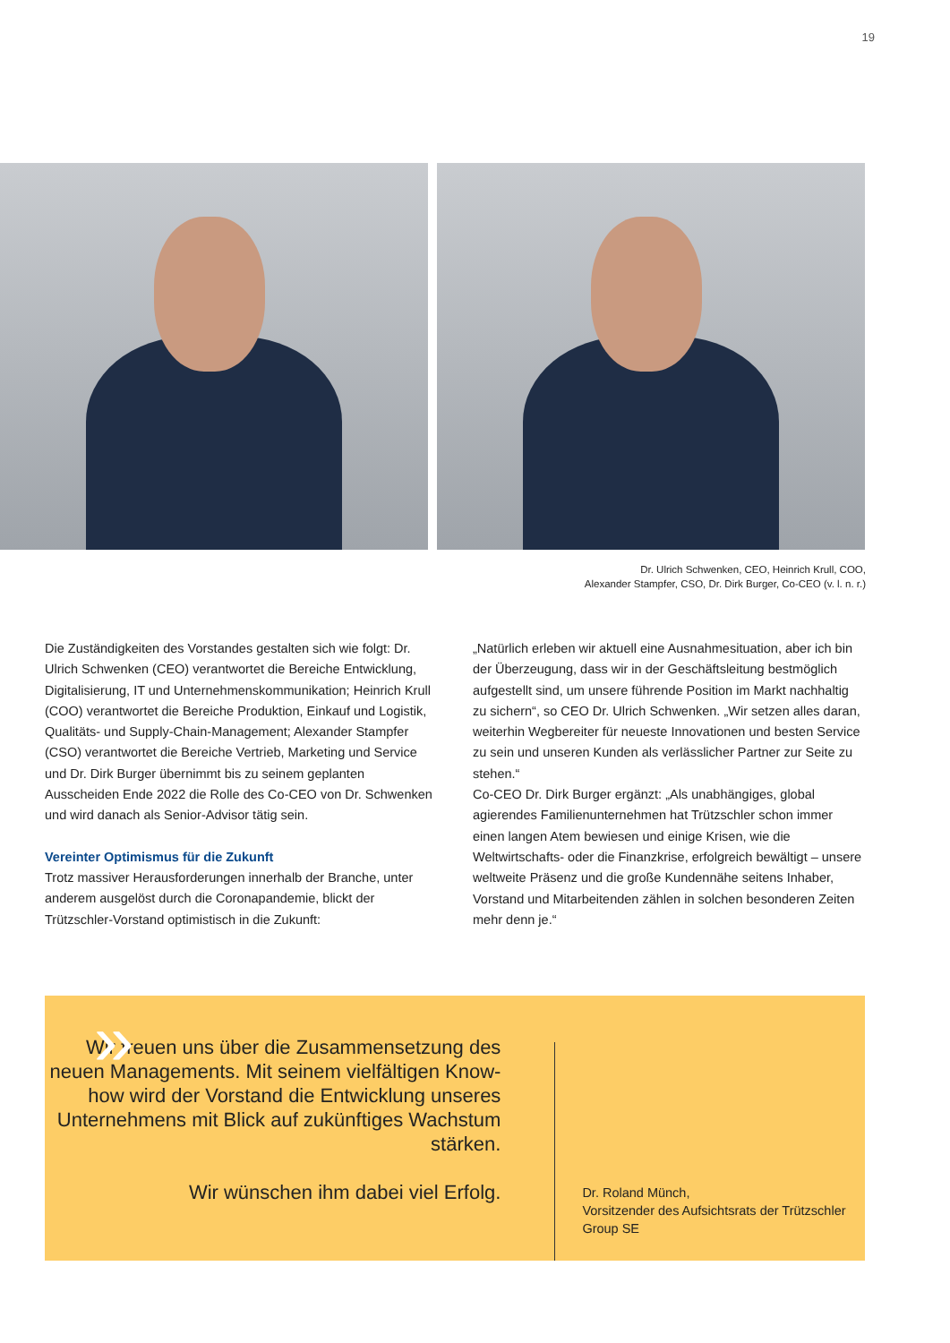19
Dr. Ulrich Schwenken, CEO, Heinrich Krull, COO,
Alexander Stampfer, CSO, Dr. Dirk Burger, Co-CEO (v. l. n. r.)
Die Zuständigkeiten des Vorstandes gestalten sich wie folgt: Dr. Ulrich Schwenken (CEO) verantwortet die Bereiche Entwicklung, Digitalisierung, IT und Unternehmenskommunikation; Heinrich Krull (COO) verantwortet die Bereiche Produktion, Einkauf und Logistik, Qualitäts- und Supply-Chain-Management; Alexander Stampfer (CSO) verantwortet die Bereiche Vertrieb, Marketing und Service und Dr. Dirk Burger übernimmt bis zu seinem geplanten Ausscheiden Ende 2022 die Rolle des Co-CEO von Dr. Schwenken und wird danach als Senior-Advisor tätig sein.
Vereinter Optimismus für die Zukunft
Trotz massiver Herausforderungen innerhalb der Branche, unter anderem ausgelöst durch die Coronapandemie, blickt der Trützschler-Vorstand optimistisch in die Zukunft:
„Natürlich erleben wir aktuell eine Ausnahmesituation, aber ich bin der Überzeugung, dass wir in der Geschäftsleitung bestmöglich aufgestellt sind, um unsere führende Position im Markt nachhaltig zu sichern“, so CEO Dr. Ulrich Schwenken. „Wir setzen alles daran, weiterhin Wegbereiter für neueste Innovationen und besten Service zu sein und unseren Kunden als verlässlicher Partner zur Seite zu stehen.“
Co-CEO Dr. Dirk Burger ergänzt: „Als unabhängiges, global agierendes Familienunternehmen hat Trützschler schon immer einen langen Atem bewiesen und einige Krisen, wie die Weltwirtschafts- oder die Finanzkrise, erfolgreich bewältigt – unsere weltweite Präsenz und die große Kundennähe seitens Inhaber, Vorstand und Mitarbeitenden zählen in solchen besonderen Zeiten mehr denn je.“
»
Wir freuen uns über die Zusammensetzung des neuen Managements. Mit seinem vielfältigen Know-how wird der Vorstand die Entwicklung unseres Unternehmens mit Blick auf zukünftiges Wachstum stärken.
Wir wünschen ihm dabei viel Erfolg.
Dr. Roland Münch,
Vorsitzender des Aufsichtsrats der Trützschler Group SE